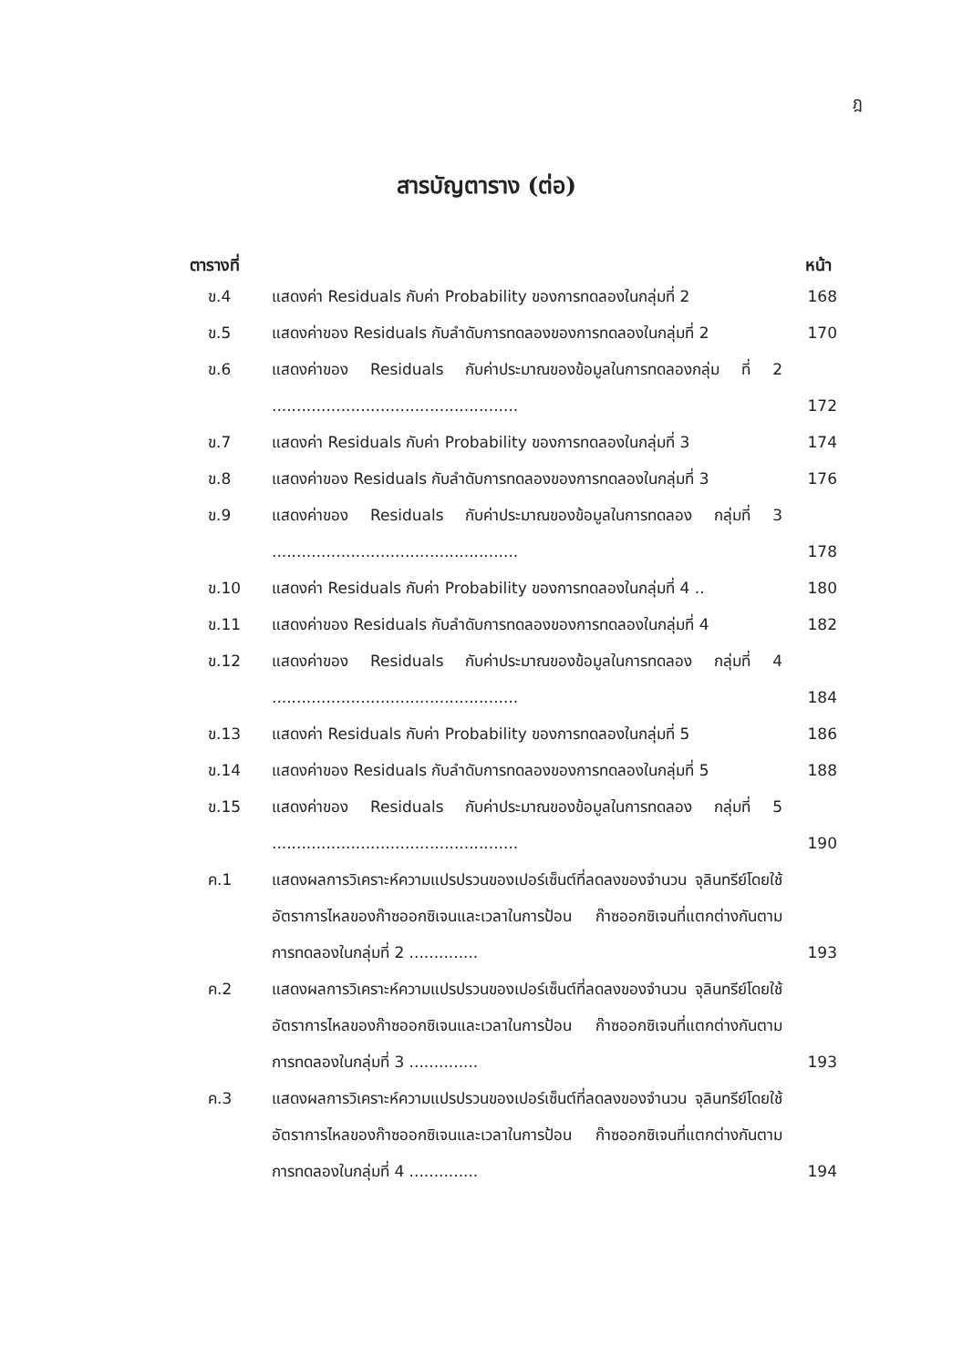ฎ
สารบัญตาราง (ต่อ)
ตารางที่ หน้า
ข.4 แสดงค่า Residuals กับค่า Probability ของการทดลองในกลุ่มที่ 2
168
ข.5 แสดงค่าของ Residuals กับลำดับการทดลองของการทดลองในกลุ่มที่ 2
170
ข.6 แสดงค่าของ Residuals กับค่าประมาณของข้อมูลในการทดลองกลุ่ม ที่ 2 ..................................................
172
ข.7 แสดงค่า Residuals กับค่า Probability ของการทดลองในกลุ่มที่ 3
174
ข.8 แสดงค่าของ Residuals กับลำดับการทดลองของการทดลองในกลุ่มที่ 3
176
ข.9 แสดงค่าของ Residuals กับค่าประมาณของข้อมูลในการทดลอง กลุ่มที่ 3 ..................................................
178
ข.10 แสดงค่า Residuals กับค่า Probability ของการทดลองในกลุ่มที่ 4 ..
180
ข.11 แสดงค่าของ Residuals กับลำดับการทดลองของการทดลองในกลุ่มที่ 4
182
ข.12 แสดงค่าของ Residuals กับค่าประมาณของข้อมูลในการทดลอง กลุ่มที่ 4 ..................................................
184
ข.13 แสดงค่า Residuals กับค่า Probability ของการทดลองในกลุ่มที่ 5
186
ข.14 แสดงค่าของ Residuals กับลำดับการทดลองของการทดลองในกลุ่มที่ 5
188
ข.15 แสดงค่าของ Residuals กับค่าประมาณของข้อมูลในการทดลอง กลุ่มที่ 5 ..................................................
190
ค.1 แสดงผลการวิเคราะห์ความแปรปรวนของเปอร์เซ็นต์ที่ลดลงของจำนวน จุลินทรีย์โดยใช้อัตราการไหลของก๊าซออกซิเจนและเวลาในการป้อน ก๊าซออกซิเจนที่แตกต่างกันตามการทดลองในกลุ่มที่ 2 ..............
193
ค.2 แสดงผลการวิเคราะห์ความแปรปรวนของเปอร์เซ็นต์ที่ลดลงของจำนวน จุลินทรีย์โดยใช้อัตราการไหลของก๊าซออกซิเจนและเวลาในการป้อน ก๊าซออกซิเจนที่แตกต่างกันตามการทดลองในกลุ่มที่ 3 ..............
193
ค.3 แสดงผลการวิเคราะห์ความแปรปรวนของเปอร์เซ็นต์ที่ลดลงของจำนวน จุลินทรีย์โดยใช้อัตราการไหลของก๊าซออกซิเจนและเวลาในการป้อน ก๊าซออกซิเจนที่แตกต่างกันตามการทดลองในกลุ่มที่ 4 ..............
194